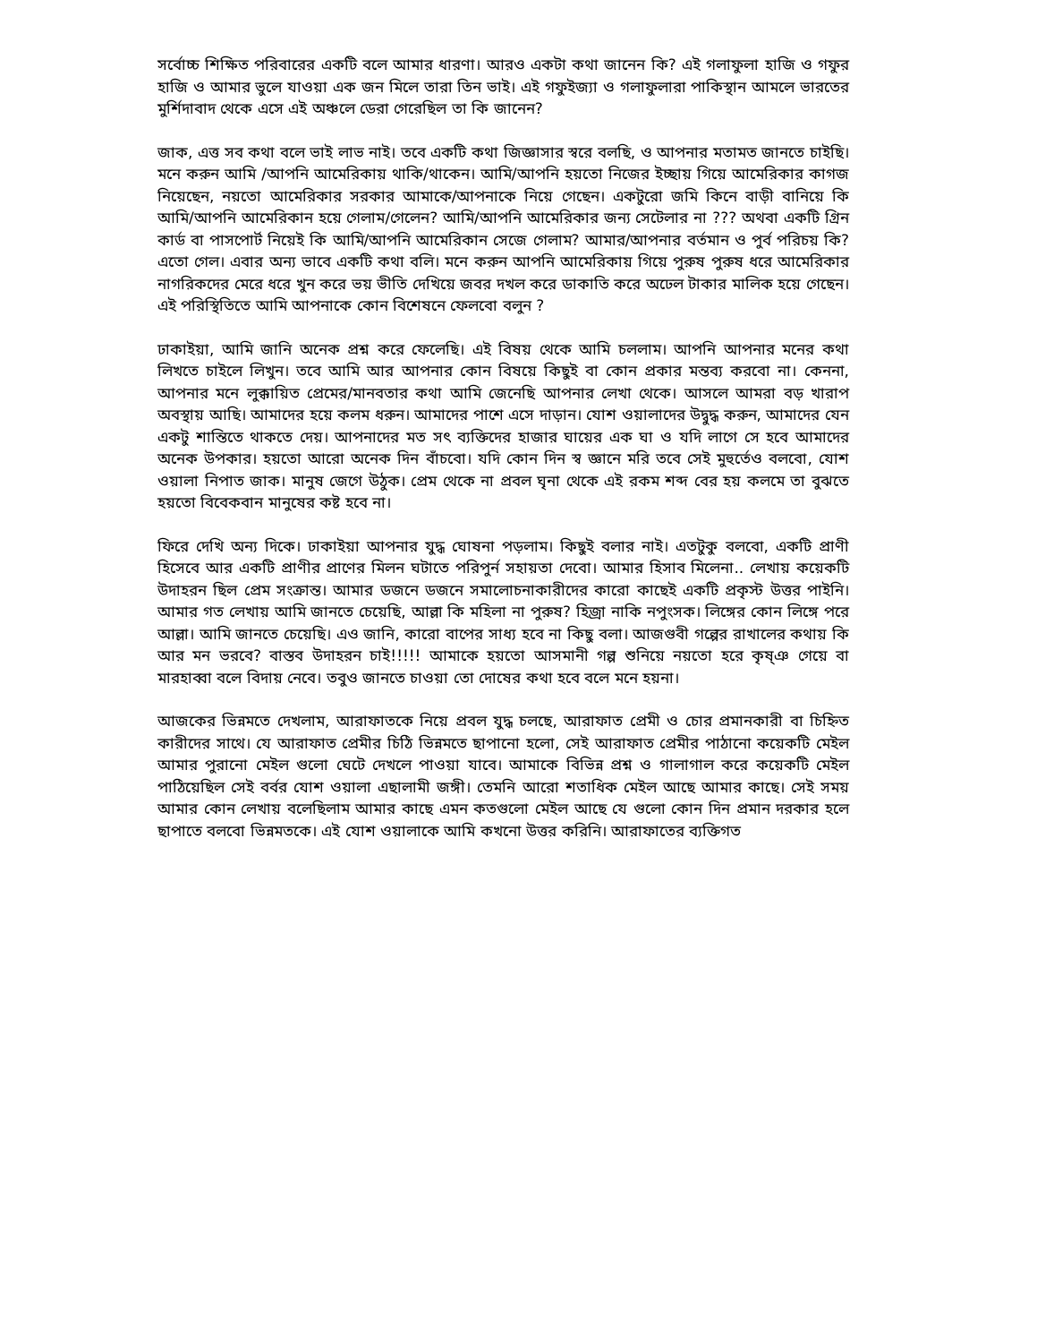সর্বোচ্চ শিক্ষিত পরিবারের একটি বলে আমার ধারণা। আরও একটা কথা জানেন কি? এই গলাফুলা হাজি ও গফুর হাজি ও আমার ভুলে যাওয়া এক জন মিলে তারা তিন ভাই। এই গফুইজ্যা ও গলাফুলারা পাকিস্থান আমলে ভারতের মুর্শিদাবাদ থেকে এসে এই অঞ্চলে ডেরা গেরেছিল তা কি জানেন?
জাক, এত্ত সব কথা বলে ভাই লাভ নাই। তবে একটি কথা জিজ্ঞাসার স্বরে বলছি, ও আপনার মতামত জানতে চাইছি। মনে করুন আমি /আপনি আমেরিকায় থাকি/থাকেন। আমি/আপনি হয়তো নিজের ইচ্ছায় গিয়ে আমেরিকার কাগজ নিয়েছেন, নয়তো আমেরিকার সরকার আমাকে/আপনাকে নিয়ে গেছেন। একটুরো জমি কিনে বাড়ী বানিয়ে কি আমি/আপনি আমেরিকান হয়ে গেলাম/গেলেন? আমি/আপনি আমেরিকার জন্য সেটেলার না ??? অথবা একটি গ্রিন কার্ড বা পাসপোর্ট নিয়েই কি আমি/আপনি আমেরিকান সেজে গেলাম? আমার/আপনার বর্তমান ও পুর্ব পরিচয় কি? এতো গেল। এবার অন্য ভাবে একটি কথা বলি। মনে করুন আপনি আমেরিকায় গিয়ে পুরুষ পুরুষ ধরে আমেরিকার নাগরিকদের মেরে ধরে খুন করে ভয় ভীতি দেখিয়ে জবর দখল করে ডাকাতি করে অঢেল টাকার মালিক হয়ে গেছেন। এই পরিস্থিতিতে আমি আপনাকে কোন বিশেষনে ফেলবো বলুন ?
ঢাকাইয়া, আমি জানি অনেক প্রশ্ন করে ফেলেছি। এই বিষয় থেকে আমি চললাম। আপনি আপনার মনের কথা লিখতে চাইলে লিখুন। তবে আমি আর আপনার কোন বিষয়ে কিছুই বা কোন প্রকার মন্তব্য করবো না। কেননা, আপনার মনে লুক্কায়িত প্রেমের/মানবতার কথা আমি জেনেছি আপনার লেখা থেকে। আসলে আমরা বড় খারাপ অবস্থায় আছি। আমাদের হয়ে কলম ধরুন। আমাদের পাশে এসে দাড়ান। যোশ ওয়ালাদের উদ্বুদ্ধ করুন, আমাদের যেন একটু শান্তিতে থাকতে দেয়। আপনাদের মত সৎ ব্যক্তিদের হাজার ঘায়ের এক ঘা ও যদি লাগে সে হবে আমাদের অনেক উপকার। হয়তো আরো অনেক দিন বাঁচবো। যদি কোন দিন স্ব জ্ঞানে মরি তবে সেই মুহুর্তেও বলবো, যোশ ওয়ালা নিপাত জাক। মানুষ জেগে উঠুক। প্রেম থেকে না প্রবল ঘৃনা থেকে এই রকম শব্দ বের হয় কলমে তা বুঝতে হয়তো বিবেকবান মানুষের কষ্ট হবে না।
ফিরে দেখি অন্য দিকে। ঢাকাইয়া আপনার যুদ্ধ ঘোষনা পড়লাম। কিছুই বলার নাই। এতটুকু বলবো, একটি প্রাণী হিসেবে আর একটি প্রাণীর প্রাণের মিলন ঘটাতে পরিপুর্ন সহায়তা দেবো। আমার হিসাব মিলেনা.. লেখায় কয়েকটি উদাহরন ছিল প্রেম সংক্রান্ত। আমার ডজনে ডজনে সমালোচনাকারীদের কারো কাছেই একটি প্রকৃস্ট উত্তর পাইনি। আমার গত লেখায় আমি জানতে চেয়েছি, আল্লা কি মহিলা না পুরুষ? হিজ্রা নাকি নপুংসক। লিঙ্গের কোন লিঙ্গে পরে আল্লা। আমি জানতে চেয়েছি। এও জানি, কারো বাপের সাধ্য হবে না কিছু বলা। আজগুবী গল্পের রাখালের কথায় কি আর মন ভরবে? বাস্তব উদাহরন চাই!!!!! আমাকে হয়তো আসমানী গল্প শুনিয়ে নয়তো হরে কৃষ্ঞ গেয়ে বা মারহাব্বা বলে বিদায় নেবে। তবুও জানতে চাওয়া তো দোষের কথা হবে বলে মনে হয়না।
আজকের ভিন্নমতে দেখলাম, আরাফাতকে নিয়ে প্রবল যুদ্ধ চলছে, আরাফাত প্রেমী ও চোর প্রমানকারী বা চিহ্নিত কারীদের সাথে। যে আরাফাত প্রেমীর চিঠি ভিন্নমতে ছাপানো হলো, সেই আরাফাত প্রেমীর পাঠানো কয়েকটি মেইল আমার পুরানো মেইল গুলো ঘেটে দেখলে পাওয়া যাবে। আমাকে বিভিন্ন প্রশ্ন ও গালাগাল করে কয়েকটি মেইল পাঠিয়েছিল সেই বর্বর যোশ ওয়ালা এছালামী জঙ্গী। তেমনি আরো শতাধিক মেইল আছে আমার কাছে। সেই সময় আমার কোন লেখায় বলেছিলাম আমার কাছে এমন কতগুলো মেইল আছে যে গুলো কোন দিন প্রমান দরকার হলে ছাপাতে বলবো ভিন্নমতকে। এই যোশ ওয়ালাকে আমি কখনো উত্তর করিনি। আরাফাতের ব্যক্তিগত